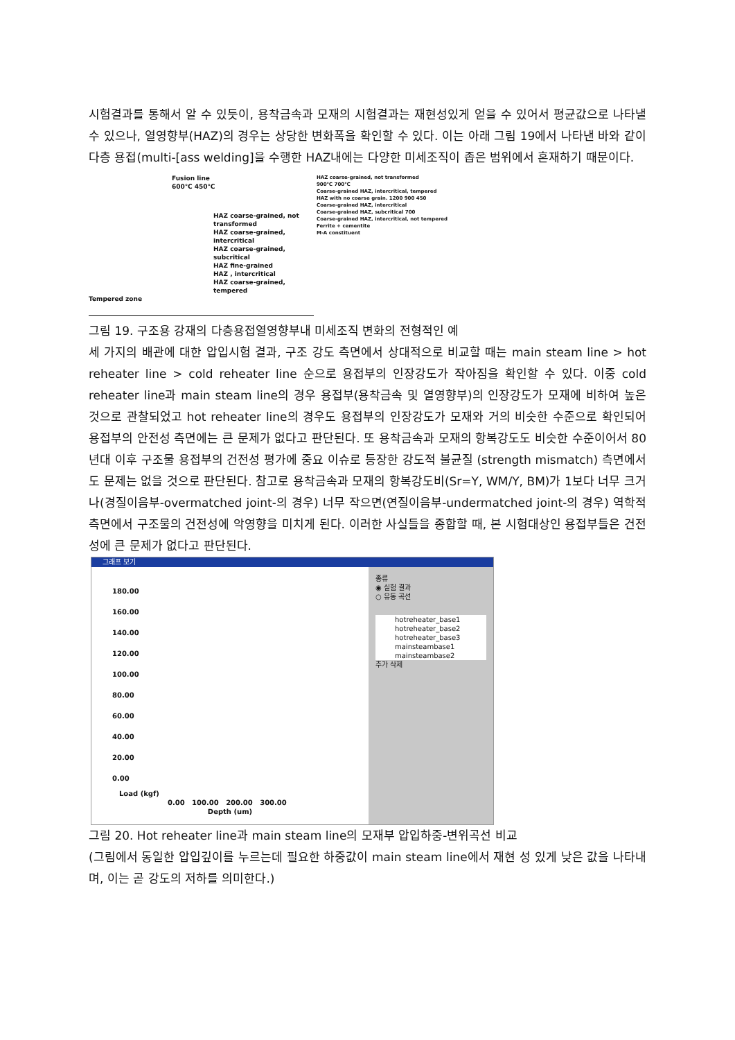시험결과를 통해서 알 수 있듯이, 용착금속과 모재의 시험결과는 재현성있게 얻을 수 있어서 평균값으로 나타낼 수 있으나, 열영향부(HAZ)의 경우는 상당한 변화폭을 확인할 수 있다. 이는 아래 그림 19에서 나타낸 바와 같이 다층 용접(multi-[ass welding]을 수행한 HAZ내에는 다양한 미세조직이 좁은 범위에서 혼재하기 때문이다.
Fusion line
600℃ 450℃
HAZ coarse-grained, not transformed
HAZ coarse-grained, intercritical
HAZ coarse-grained, subcritical
HAZ fine-grained
HAZ , intercritical
HAZ coarse-grained, tempered
Tempered zone
HAZ coarse-grained, not transformed
900℃ 700℃
Coarse-grained HAZ, intercritical, tempered
HAZ with no coarse grain. 1200 900 450
Coarse-grained HAZ, intercritical
Coarse-grained HAZ, subcritical 700
Coarse-grained HAZ, intercritical, not tempered
Ferrite + cementite
M-A constituent
그림 19. 구조용 강재의 다층용접열영향부내 미세조직 변화의 전형적인 예
세 가지의 배관에 대한 압입시험 결과, 구조 강도 측면에서 상대적으로 비교할 때는 main steam line > hot reheater line > cold reheater line 순으로 용접부의 인장강도가 작아짐을 확인할 수 있다. 이중 cold reheater line과 main steam line의 경우 용접부(용착금속 및 열영향부)의 인장강도가 모재에 비하여 높은 것으로 관찰되었고 hot reheater line의 경우도 용접부의 인장강도가 모재와 거의 비슷한 수준으로 확인되어 용접부의 안전성 측면에는 큰 문제가 없다고 판단된다. 또 용착금속과 모재의 항복강도도 비슷한 수준이어서 80년대 이후 구조물 용접부의 건전성 평가에 중요 이슈로 등장한 강도적 불균질 (strength mismatch) 측면에서도 문제는 없을 것으로 판단된다. 참고로 용착금속과 모재의 항복강도비(Sr=Y, WM/Y, BM)가 1보다 너무 크거나(경질이음부-overmatched joint-의 경우) 너무 작으면(연질이음부-undermatched joint-의 경우) 역학적 측면에서 구조물의 건전성에 악영향을 미치게 된다. 이러한 사실들을 종합할 때, 본 시험대상인 용접부들은 건전성에 큰 문제가 없다고 판단된다.
그래프 보기
180.00
160.00
140.00
120.00
100.00
80.00
60.00
40.00
20.00
0.00
Load (kgf)
0.00 100.00 200.00 300.00
Depth (um)
종류
◉ 실험 결과
○ 유동 곡선
hotreheater_base1
hotreheater_base2
hotreheater_base3
mainsteambase1
mainsteambase2
추가 삭제
그림 20. Hot reheater line과 main steam line의 모재부 압입하중-변위곡선 비교
(그림에서 동일한 압입깊이를 누르는데 필요한 하중값이 main steam line에서 재현 성 있게 낮은 값을 나타내며, 이는 곧 강도의 저하를 의미한다.)